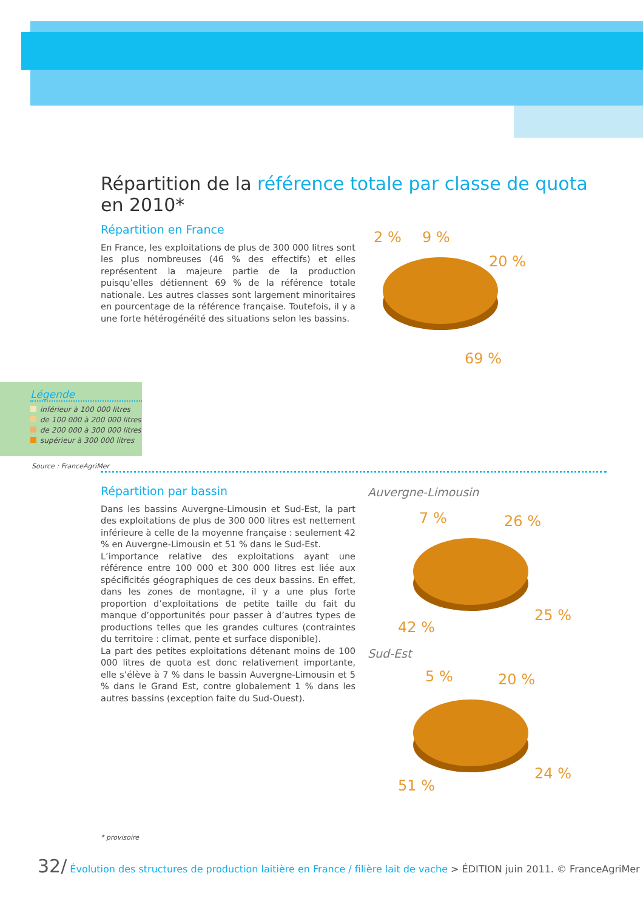Répartition de la référence totale par classe de quota en 2010*
Répartition en France
En France, les exploitations de plus de 300 000 litres sont les plus nombreuses (46 % des effectifs) et elles représentent la majeure partie de la production puisqu’elles détiennent 69 % de la référence totale nationale. Les autres classes sont largement minoritaires en pourcentage de la référence française. Toutefois, il y a une forte hétérogénéité des situations selon les bassins.
2 %
9 %
20 %
69 %
Légende
inférieur à 100 000 litres
de 100 000 à 200 000 litres
de 200 000 à 300 000 litres
supérieur à 300 000 litres
Source : FranceAgriMer
Répartition par bassin
Dans les bassins Auvergne-Limousin et Sud-Est, la part des exploitations de plus de 300 000 litres est nettement inférieure à celle de la moyenne française : seulement 42 % en Auvergne-Limousin et 51 % dans le Sud-Est.
L’importance relative des exploitations ayant une référence entre 100 000 et 300 000 litres est liée aux spécificités géographiques de ces deux bassins. En effet, dans les zones de montagne, il y a une plus forte proportion d’exploitations de petite taille du fait du manque d’opportunités pour passer à d’autres types de productions telles que les grandes cultures (contraintes du territoire : climat, pente et surface disponible).
La part des petites exploitations détenant moins de 100 000 litres de quota est donc relativement importante, elle s’élève à 7 % dans le bassin Auvergne-Limousin et 5 % dans le Grand Est, contre globalement 1 % dans les autres bassins (exception faite du Sud-Ouest).
Auvergne-Limousin
7 %
26 %
42 %
25 %
Sud-Est
5 %
20 %
51 %
24 %
* provisoire
32/ Évolution des structures de production laitière en France / filière lait de vache > ÉDITION juin 2011. © FranceAgriMer